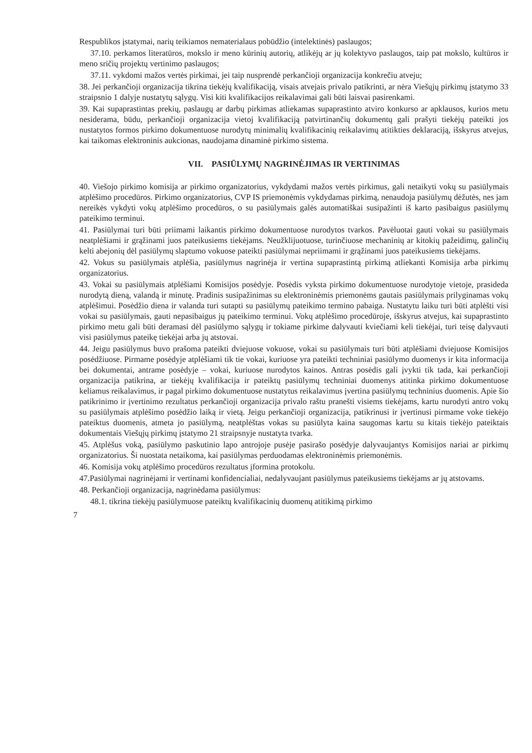Respublikos įstatymai, narių teikiamos nematerialaus pobūdžio (intelektinės) paslaugos;
37.10. perkamos literatūros, mokslo ir meno kūrinių autorių, atlikėjų ar jų kolektyvo paslaugos, taip pat mokslo, kultūros ir meno sričių projektų vertinimo paslaugos;
37.11. vykdomi mažos vertės pirkimai, jei taip nusprendė perkančioji organizacija konkrečiu atveju;
38. Jei perkančioji organizacija tikrina tiekėjų kvalifikaciją, visais atvejais privalo patikrinti, ar nėra Viešųjų pirkimų įstatymo 33 straipsnio 1 dalyje nustatytų sąlygų. Visi kiti kvalifikacijos reikalavimai gali būti laisvai pasirenkami.
39. Kai supaprastintas prekių, paslaugų ar darbų pirkimas atliekamas supaprastinto atviro konkurso ar apklausos, kurios metu nesiderama, būdu, perkančioji organizacija vietoj kvalifikaciją patvirtinančių dokumentų gali prašyti tiekėjų pateikti jos nustatytos formos pirkimo dokumentuose nurodytų minimalių kvalifikacinių reikalavimų atitikties deklaraciją, išskyrus atvejus, kai taikomas elektroninis aukcionas, naudojama dinaminė pirkimo sistema.
VII. PASIŪLYMŲ NAGRINĖJIMAS IR VERTINIMAS
40. Viešojo pirkimo komisija ar pirkimo organizatorius, vykdydami mažos vertės pirkimus, gali netaikyti vokų su pasiūlymais atplėšimo procedūros. Pirkimo organizatorius, CVP IS priemonėmis vykdydamas pirkimą, nenaudoja pasiūlymų dėžutės, nes jam nereikės vykdyti vokų atplėšimo procedūros, o su pasiūlymais galės automatiškai susipažinti iš karto pasibaigus pasiūlymų pateikimo terminui.
41. Pasiūlymai turi būti priimami laikantis pirkimo dokumentuose nurodytos tvarkos. Pavėluotai gauti vokai su pasiūlymais neatplėšiami ir grąžinami juos pateikusiems tiekėjams. Neužklijuotuose, turinčiuose mechaninių ar kitokių pažeidimų, galinčių kelti abejonių dėl pasiūlymų slaptumo vokuose pateikti pasiūlymai nepriimami ir grąžinami juos pateikusiems tiekėjams.
42. Vokus su pasiūlymais atplėšia, pasiūlymus nagrinėja ir vertina supaprastintą pirkimą atliekanti Komisija arba pirkimų organizatorius.
43. Vokai su pasiūlymais atplėšiami Komisijos posėdyje. Posėdis vyksta pirkimo dokumentuose nurodytoje vietoje, prasideda nurodytą dieną, valandą ir minutę. Pradinis susipažinimas su elektroninėmis priemonėms gautais pasiūlymais prilyginamas vokų atplėšimui. Posėdžio diena ir valanda turi sutapti su pasiūlymų pateikimo termino pabaiga. Nustatytu laiku turi būti atplėšti visi vokai su pasiūlymais, gauti nepasibaigus jų pateikimo terminui. Vokų atplėšimo procedūroje, išskyrus atvejus, kai supaprastinto pirkimo metu gali būti deramasi dėl pasiūlymo sąlygų ir tokiame pirkime dalyvauti kviečiami keli tiekėjai, turi teisę dalyvauti visi pasiūlymus pateikę tiekėjai arba jų atstovai.
44. Jeigu pasiūlymus buvo prašoma pateikti dviejuose vokuose, vokai su pasiūlymais turi būti atplėšiami dviejuose Komisijos posėdžiuose. Pirmame posėdyje atplėšiami tik tie vokai, kuriuose yra pateikti techniniai pasiūlymo duomenys ir kita informacija bei dokumentai, antrame posėdyje – vokai, kuriuose nurodytos kainos. Antras posėdis gali įvykti tik tada, kai perkančioji organizacija patikrina, ar tiekėjų kvalifikacija ir pateiktų pasiūlymų techniniai duomenys atitinka pirkimo dokumentuose keliamus reikalavimus, ir pagal pirkimo dokumentuose nustatytus reikalavimus įvertina pasiūlymų techninius duomenis. Apie šio patikrinimo ir įvertinimo rezultatus perkančioji organizacija privalo raštu pranešti visiems tiekėjams, kartu nurodyti antro vokų su pasiūlymais atplėšimo posėdžio laiką ir vietą. Jeigu perkančioji organizacija, patikrinusi ir įvertinusi pirmame voke tiekėjo pateiktus duomenis, atmeta jo pasiūlymą, neatplėštas vokas su pasiūlyta kaina saugomas kartu su kitais tiekėjo pateiktais dokumentais Viešųjų pirkimų įstatymo 21 straipsnyje nustatyta tvarka.
45. Atplėšus voką, pasiūlymo paskutinio lapo antrojoje pusėje pasirašo posėdyje dalyvaujantys Komisijos nariai ar pirkimų organizatorius. Ši nuostata netaikoma, kai pasiūlymas perduodamas elektroninėmis priemonėmis.
46. Komisija vokų atplėšimo procedūros rezultatus įformina protokolu.
47.Pasiūlymai nagrinėjami ir vertinami konfidencialiai, nedalyvaujant pasiūlymus pateikusiems tiekėjams ar jų atstovams.
48. Perkančioji organizacija, nagrinėdama pasiūlymus:
48.1. tikrina tiekėjų pasiūlymuose pateiktų kvalifikacinių duomenų atitikimą pirkimo
7